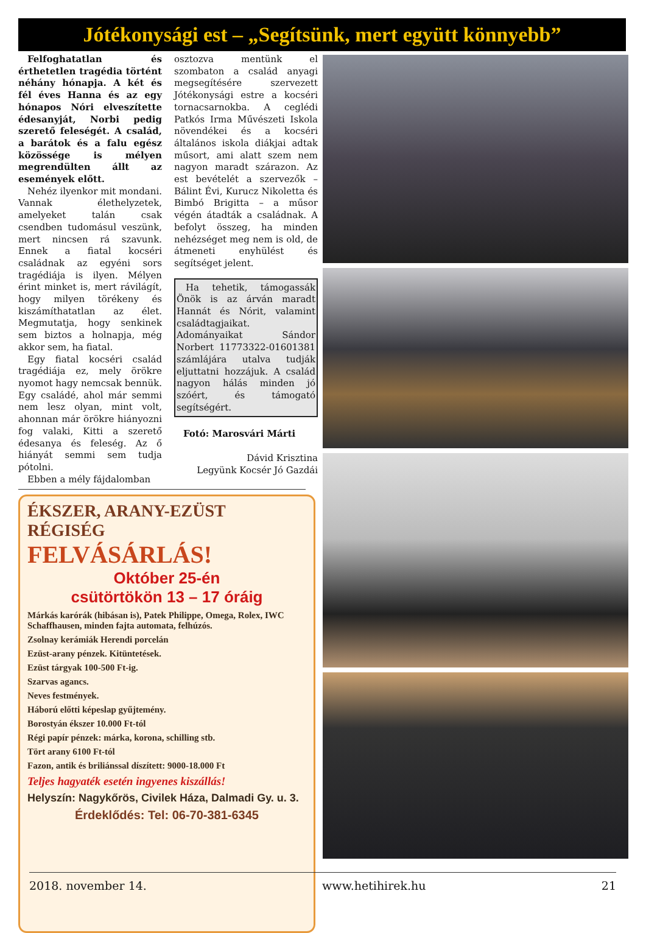Jótékonysági est – „Segítsünk, mert együtt könnyebb”
Felfoghatatlan és érthetetlen tragédia történt néhány hónapja. A két és fél éves Hanna és az egy hónapos Nóri elveszítette édesanyját, Norbi pedig szerető feleségét. A család, a barátok és a falu egész közössége is mélyen megrendülten állt az események előtt.
Nehéz ilyenkor mit mondani. Vannak élethelyzetek, amelyeket talán csak csendben tudomásul veszünk, mert nincsen rá szavunk. Ennek a fiatal kocséri családnak az egyéni sors tragédiája is ilyen. Mélyen érint minket is, mert rávilágít, hogy milyen törékeny és kiszámíthatatlan az élet. Megmutatja, hogy senkinek sem biztos a holnapja, még akkor sem, ha fiatal.
Egy fiatal kocséri család tragédiája ez, mely örökre nyomot hagy nemcsak bennük. Egy családé, ahol már semmi nem lesz olyan, mint volt, ahonnan már örökre hiányozni fog valaki, Kitti a szerető édesanya és feleség. Az ő hiányát semmi sem tudja pótolni.
Ebben a mély fájdalomban
osztozva mentünk el szombaton a család anyagi megsegítésére szervezett Jótékonysági estre a kocséri tornacsarnokba. A ceglédi Patkós Irma Művészeti Iskola növendékei és a kocséri általános iskola diákjai adtak műsort, ami alatt szem nem nagyon maradt szárazon. Az est bevételét a szervezők – Bálint Évi, Kurucz Nikoletta és Bimbó Brigitta – a műsor végén átadták a családnak. A befolyt összeg, ha minden nehézséget meg nem is old, de átmeneti enyhülést és segítséget jelent.
Ha tehetik, támogassák Önök is az árván maradt Hannát és Nórit, valamint családtagjaikat. Adományaikat Sándor Norbert 11773322-01601381 számlájára utalva tudják eljuttatni hozzájuk. A család nagyon hálás minden jó szóért, és támogató segítségért.
Fotó: Marosvári Márti
Dávid Krisztina
Legyünk Kocsér Jó Gazdái
ÉKSZER, ARANY-EZÜST RÉGISÉG
FELVÁSÁRLÁS!
Október 25-én
csütörtökön 13 – 17 óráig
Márkás karórák (hibásan is), Patek Philippe, Omega, Rolex, IWC Schaffhausen, minden fajta automata, felhúzós.
Zsolnay kerámiák Herendi porcelán
Ezüst-arany pénzek. Kitüntetések.
Ezüst tárgyak 100-500 Ft-ig.
Szarvas agancs.
Neves festmények.
Háború előtti képeslap gyűjtemény.
Borostyán ékszer 10.000 Ft-tól
Régi papír pénzek: márka, korona, schilling stb.
Tört arany 6100 Ft-tól
Fazon, antik és briliánssal díszített: 9000-18.000 Ft
Teljes hagyaték esetén ingyenes kiszállás!
Helyszín: Nagykőrös, Civilek Háza, Dalmadi Gy. u. 3.
Érdeklődés: Tel: 06-70-381-6345
2018. november 14. www.hetihirek.hu 21